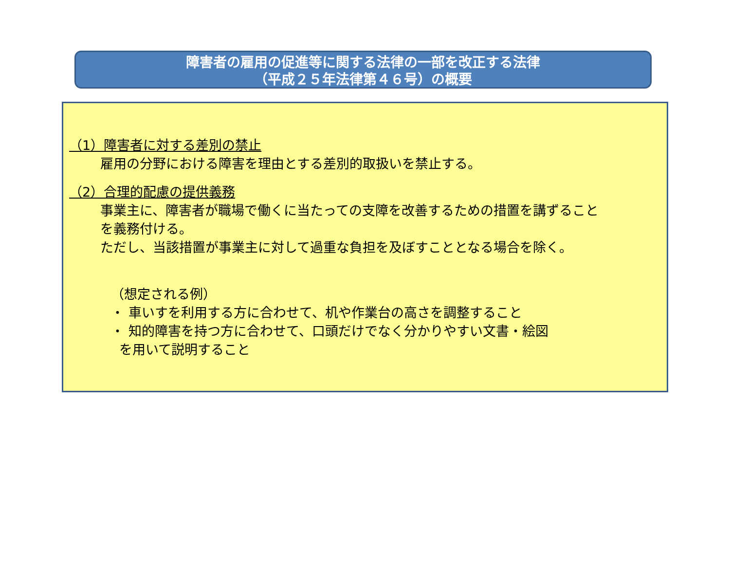障害者の雇用の促進等に関する法律の一部を改正する法律
（平成２５年法律第４６号）の概要
（1）障害者に対する差別の禁止
雇用の分野における障害を理由とする差別的取扱いを禁止する。
（2）合理的配慮の提供義務
事業主に、障害者が職場で働くに当たっての支障を改善するための措置を講ずること
を義務付ける。
ただし、当該措置が事業主に対して過重な負担を及ぼすこととなる場合を除く。
（想定される例）
・ 車いすを利用する方に合わせて、机や作業台の高さを調整すること
・ 知的障害を持つ方に合わせて、口頭だけでなく分かりやすい文書・絵図
を用いて説明すること